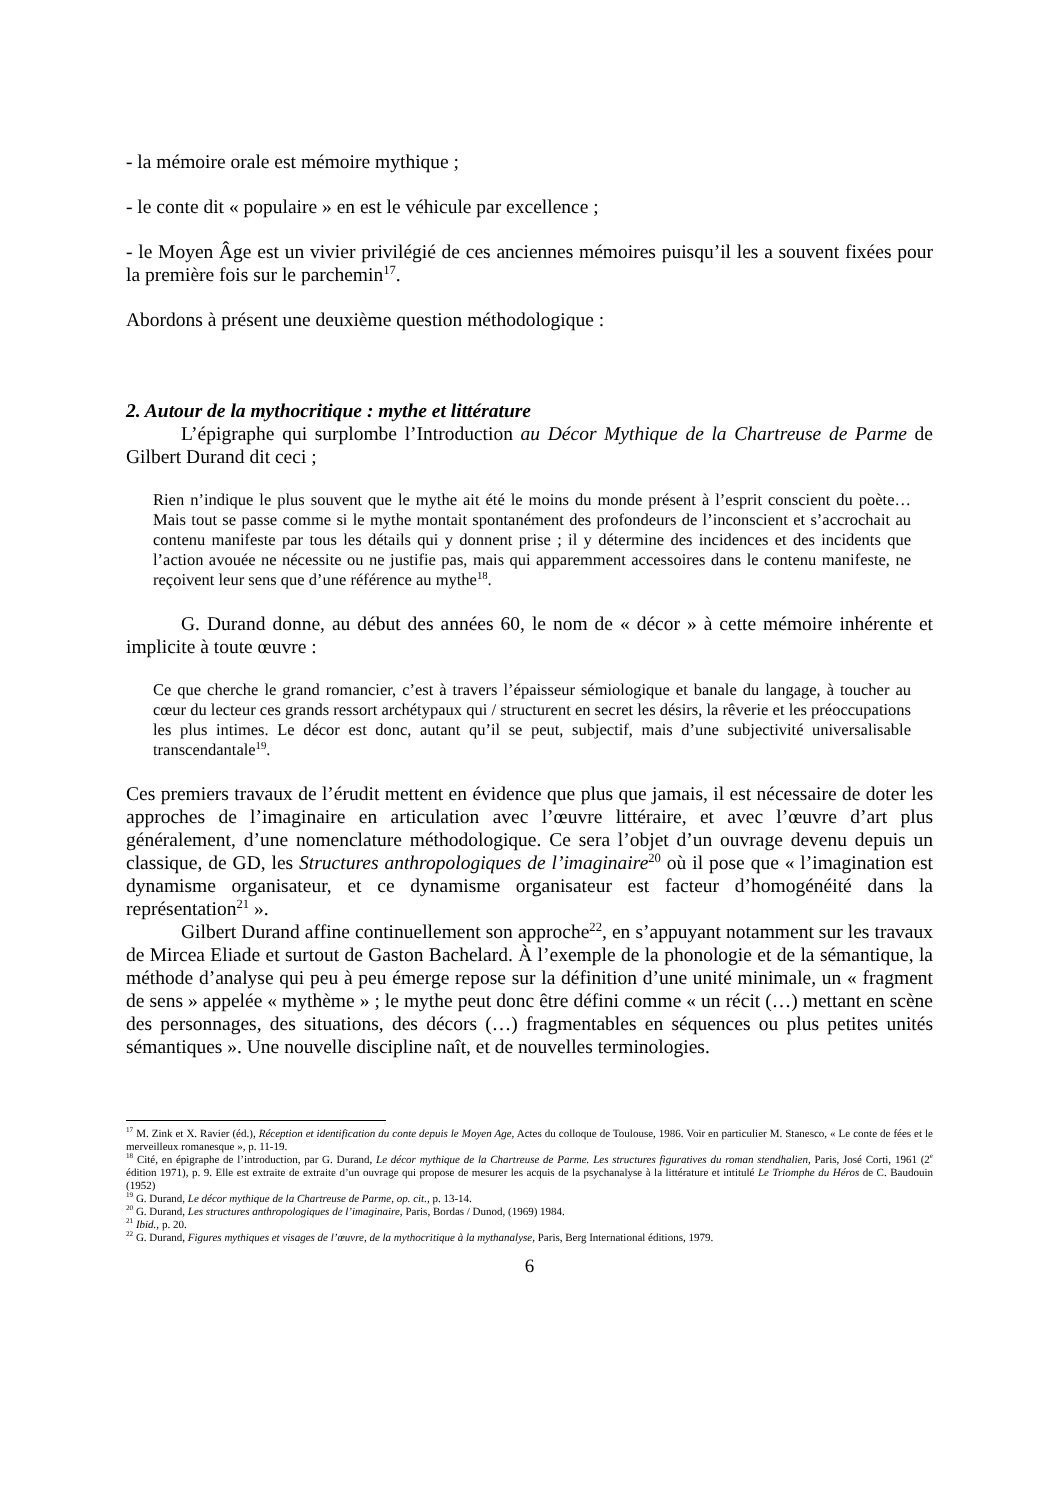- la mémoire orale est mémoire mythique ;
- le conte dit « populaire » en est le véhicule par excellence ;
- le Moyen Âge est un vivier privilégié de ces anciennes mémoires puisqu’il les a souvent fixées pour la première fois sur le parchemin<sup>17</sup>.
Abordons à présent une deuxième question méthodologique :
2. Autour de la mythocritique : mythe et littérature
L’épigraphe qui surplombe l’Introduction au Décor Mythique de la Chartreuse de Parme de Gilbert Durand dit ceci ;
Rien n’indique le plus souvent que le mythe ait été le moins du monde présent à l’esprit conscient du poète… Mais tout se passe comme si le mythe montait spontanément des profondeurs de l’inconscient et s’accrochait au contenu manifeste par tous les détails qui y donnent prise ; il y détermine des incidences et des incidents que l’action avouée ne nécessite ou ne justifie pas, mais qui apparemment accessoires dans le contenu manifeste, ne reçoivent leur sens que d’une référence au mythe<sup>18</sup>.
G. Durand donne, au début des années 60, le nom de « décor » à cette mémoire inhérente et implicite à toute œuvre :
Ce que cherche le grand romancier, c’est à travers l’épaisseur sémiologique et banale du langage, à toucher au cœur du lecteur ces grands ressort archétypaux qui / structurent en secret les désirs, la rêverie et les préoccupations les plus intimes. Le décor est donc, autant qu’il se peut, subjectif, mais d’une subjectivité universalisable transcendantale<sup>19</sup>.
Ces premiers travaux de l’érudit mettent en évidence que plus que jamais, il est nécessaire de doter les approches de l’imaginaire en articulation avec l’œuvre littéraire, et avec l’œuvre d’art plus généralement, d’une nomenclature méthodologique. Ce sera l’objet d’un ouvrage devenu depuis un classique, de GD, les Structures anthropologiques de l’imaginaire<sup>20</sup> où il pose que « l’imagination est dynamisme organisateur, et ce dynamisme organisateur est facteur d’homogénéité dans la représentation<sup>21</sup> ».
Gilbert Durand affine continuellement son approche<sup>22</sup>, en s’appuyant notamment sur les travaux de Mircea Eliade et surtout de Gaston Bachelard. À l’exemple de la phonologie et de la sémantique, la méthode d’analyse qui peu à peu émerge repose sur la définition d’une unité minimale, un « fragment de sens » appelée « mythème » ; le mythe peut donc être défini comme « un récit (…) mettant en scène des personnages, des situations, des décors (…) fragmentables en séquences ou plus petites unités sémantiques ». Une nouvelle discipline naît, et de nouvelles terminologies.
<sup>17</sup> M. Zink et X. Ravier (éd.), Réception et identification du conte depuis le Moyen Age, Actes du colloque de Toulouse, 1986. Voir en particulier M. Stanesco, « Le conte de fées et le merveilleux romanesque », p. 11-19.
<sup>18</sup> Cité, en épigraphe de l’introduction, par G. Durand, Le décor mythique de la Chartreuse de Parme. Les structures figuratives du roman stendhalien, Paris, José Corti, 1961 (2<sup>e</sup> édition 1971), p. 9. Elle est extraite de extraite d’un ouvrage qui propose de mesurer les acquis de la psychanalyse à la littérature et intitulé Le Triomphe du Héros de C. Baudouin (1952)
<sup>19</sup> G. Durand, Le décor mythique de la Chartreuse de Parme, op. cit., p. 13-14.
<sup>20</sup> G. Durand, Les structures anthropologiques de l’imaginaire, Paris, Bordas / Dunod, (1969) 1984.
<sup>21</sup> Ibid., p. 20.
<sup>22</sup> G. Durand, Figures mythiques et visages de l’œuvre, de la mythocritique à la mythanalyse, Paris, Berg International éditions, 1979.
6